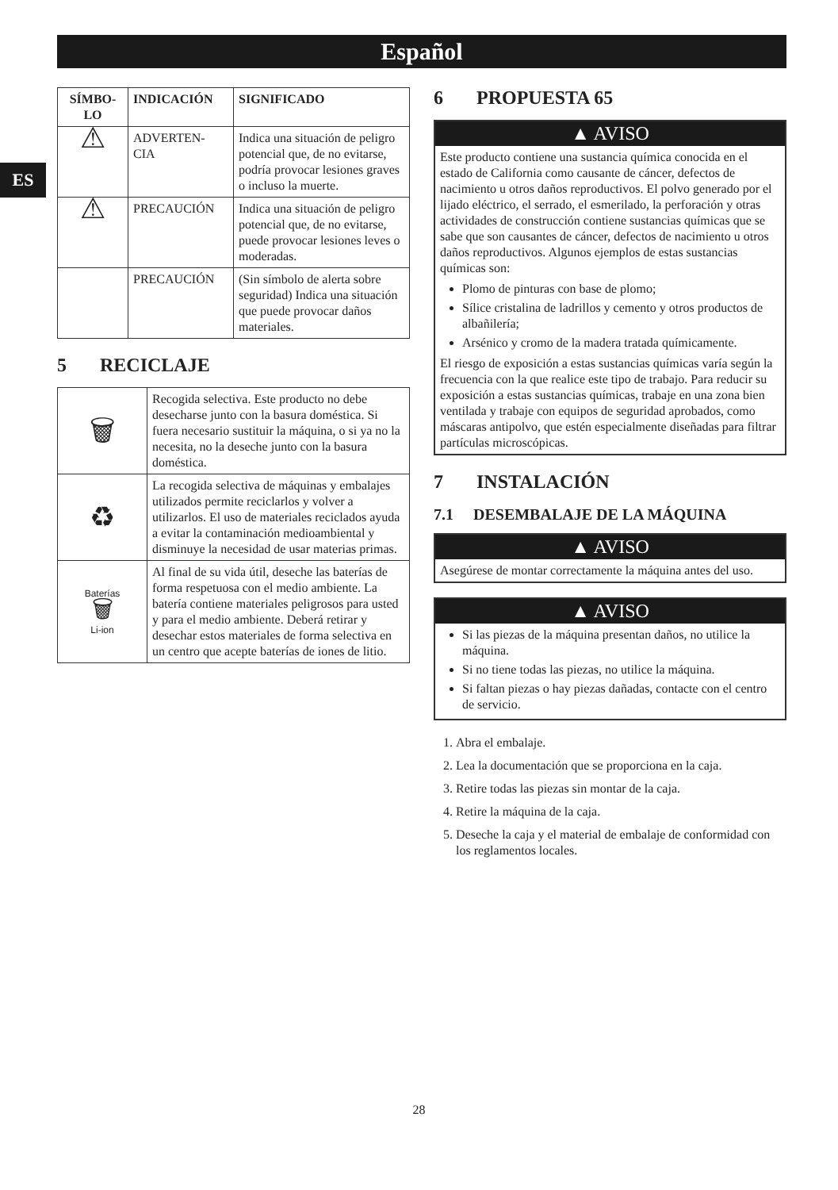Español
ES
| SÍMBO- LO | INDICACIÓN | SIGNIFICADO |
| --- | --- | --- |
| ⚠ | ADVERTEN- CIA | Indica una situación de peligro potencial que, de no evitarse, podría provocar lesiones graves o incluso la muerte. |
| ⚠ | PRECAUCIÓN | Indica una situación de peligro potencial que, de no evitarse, puede provocar lesiones leves o moderadas. |
| | PRECAUCIÓN | (Sin símbolo de alerta sobre seguridad) Indica una situación que puede provocar daños materiales. |
5 RECICLAJE
| 🗑 | Recogida selectiva. Este producto no debe desecharse junto con la basura doméstica. Si fuera necesario sustituir la máquina, o si ya no la necesita, no la deseche junto con la basura doméstica. |
| ♻ | La recogida selectiva de máquinas y embalajes utilizados permite reciclarlos y volver a utilizarlos. El uso de materiales reciclados ayuda a evitar la contaminación medioambiental y disminuye la necesidad de usar materias primas. |
| Baterías 🗑 Li-ion | Al final de su vida útil, deseche las baterías de forma respetuosa con el medio ambiente. La batería contiene materiales peligrosos para usted y para el medio ambiente. Deberá retirar y desechar estos materiales de forma selectiva en un centro que acepte baterías de iones de litio. |
6 PROPUESTA 65
▲ AVISO
Este producto contiene una sustancia química conocida en el estado de California como causante de cáncer, defectos de nacimiento u otros daños reproductivos. El polvo generado por el lijado eléctrico, el serrado, el esmerilado, la perforación y otras actividades de construcción contiene sustancias químicas que se sabe que son causantes de cáncer, defectos de nacimiento u otros daños reproductivos. Algunos ejemplos de estas sustancias químicas son:
Plomo de pinturas con base de plomo;
Sílice cristalina de ladrillos y cemento y otros productos de albañilería;
Arsénico y cromo de la madera tratada químicamente.
El riesgo de exposición a estas sustancias químicas varía según la frecuencia con la que realice este tipo de trabajo. Para reducir su exposición a estas sustancias químicas, trabaje en una zona bien ventilada y trabaje con equipos de seguridad aprobados, como máscaras antipolvo, que estén especialmente diseñadas para filtrar partículas microscópicas.
7 INSTALACIÓN
7.1 DESEMBALAJE DE LA MÁQUINA
▲ AVISO
Asegúrese de montar correctamente la máquina antes del uso.
▲ AVISO
Si las piezas de la máquina presentan daños, no utilice la máquina.
Si no tiene todas las piezas, no utilice la máquina.
Si faltan piezas o hay piezas dañadas, contacte con el centro de servicio.
1. Abra el embalaje.
2. Lea la documentación que se proporciona en la caja.
3. Retire todas las piezas sin montar de la caja.
4. Retire la máquina de la caja.
5. Deseche la caja y el material de embalaje de conformidad con los reglamentos locales.
28